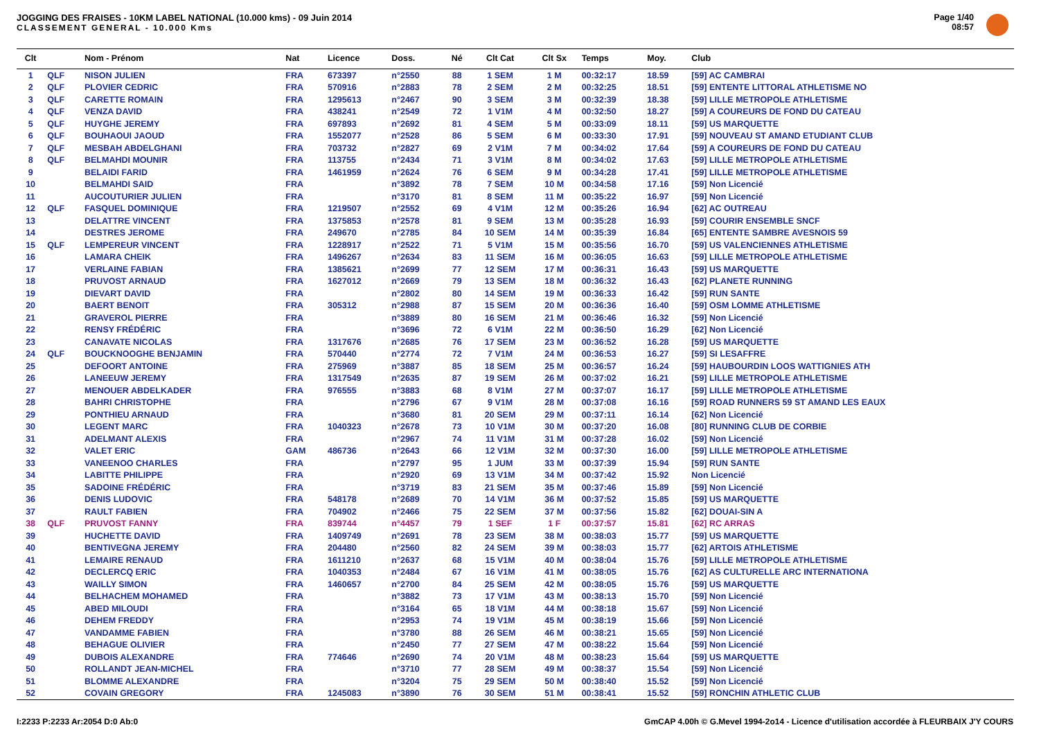JOGGING DES FRAISES - 10KM LABEL NATIONAL (10.000 kms) - 09 Juin 2014
CLASSEMENT GENERAL - 10.000 Kms
Page 1/40
08:57
| Clt | | Nom - Prénom | Nat | Licence | Doss. | Né | Clt Cat | Clt Sx | Temps | Moy. | Club |
| --- | --- | --- | --- | --- | --- | --- | --- | --- | --- | --- | --- |
| 1 | QLF | NISON JULIEN | FRA | 673397 | n°2550 | 88 | 1 SEM | 1 M | 00:32:17 | 18.59 | [59] AC CAMBRAI |
| 2 | QLF | PLOVIER CEDRIC | FRA | 570916 | n°2883 | 78 | 2 SEM | 2 M | 00:32:25 | 18.51 | [59] ENTENTE LITTORAL ATHLETISME NO |
| 3 | QLF | CARETTE ROMAIN | FRA | 1295613 | n°2467 | 90 | 3 SEM | 3 M | 00:32:39 | 18.38 | [59] LILLE METROPOLE ATHLETISME |
| 4 | QLF | VENZA DAVID | FRA | 438241 | n°2549 | 72 | 1 V1M | 4 M | 00:32:50 | 18.27 | [59] A COUREURS DE FOND DU CATEAU |
| 5 | QLF | HUYGHE JEREMY | FRA | 697893 | n°2692 | 81 | 4 SEM | 5 M | 00:33:09 | 18.11 | [59] US MARQUETTE |
| 6 | QLF | BOUHAOUI JAOUD | FRA | 1552077 | n°2528 | 86 | 5 SEM | 6 M | 00:33:30 | 17.91 | [59] NOUVEAU ST AMAND ETUDIANT CLUB |
| 7 | QLF | MESBAH ABDELGHANI | FRA | 703732 | n°2827 | 69 | 2 V1M | 7 M | 00:34:02 | 17.64 | [59] A COUREURS DE FOND DU CATEAU |
| 8 | QLF | BELMAHDI MOUNIR | FRA | 113755 | n°2434 | 71 | 3 V1M | 8 M | 00:34:02 | 17.63 | [59] LILLE METROPOLE ATHLETISME |
| 9 | | BELAIDI FARID | FRA | 1461959 | n°2624 | 76 | 6 SEM | 9 M | 00:34:28 | 17.41 | [59] LILLE METROPOLE ATHLETISME |
| 10 | | BELMAHDI SAID | FRA | | n°3892 | 78 | 7 SEM | 10 M | 00:34:58 | 17.16 | [59] Non Licencié |
| 11 | | AUCOUTURIER JULIEN | FRA | | n°3170 | 81 | 8 SEM | 11 M | 00:35:22 | 16.97 | [59] Non Licencié |
| 12 | QLF | FASQUEL DOMINIQUE | FRA | 1219507 | n°2552 | 69 | 4 V1M | 12 M | 00:35:26 | 16.94 | [62] AC OUTREAU |
| 13 | | DELATTRE VINCENT | FRA | 1375853 | n°2578 | 81 | 9 SEM | 13 M | 00:35:28 | 16.93 | [59] COURIR ENSEMBLE SNCF |
| 14 | | DESTRES JEROME | FRA | 249670 | n°2785 | 84 | 10 SEM | 14 M | 00:35:39 | 16.84 | [65] ENTENTE SAMBRE AVESNOIS 59 |
| 15 | QLF | LEMPEREUR VINCENT | FRA | 1228917 | n°2522 | 71 | 5 V1M | 15 M | 00:35:56 | 16.70 | [59] US VALENCIENNES ATHLETISME |
| 16 | | LAMARA CHEIK | FRA | 1496267 | n°2634 | 83 | 11 SEM | 16 M | 00:36:05 | 16.63 | [59] LILLE METROPOLE ATHLETISME |
| 17 | | VERLAINE FABIAN | FRA | 1385621 | n°2699 | 77 | 12 SEM | 17 M | 00:36:31 | 16.43 | [59] US MARQUETTE |
| 18 | | PRUVOST ARNAUD | FRA | 1627012 | n°2669 | 79 | 13 SEM | 18 M | 00:36:32 | 16.43 | [62] PLANETE RUNNING |
| 19 | | DIEVART DAVID | FRA | | n°2802 | 80 | 14 SEM | 19 M | 00:36:33 | 16.42 | [59] RUN SANTE |
| 20 | | BAERT BENOIT | FRA | 305312 | n°2988 | 87 | 15 SEM | 20 M | 00:36:36 | 16.40 | [59] OSM LOMME ATHLETISME |
| 21 | | GRAVEROL PIERRE | FRA | | n°3889 | 80 | 16 SEM | 21 M | 00:36:46 | 16.32 | [59] Non Licencié |
| 22 | | RENSY FRÉDÉRIC | FRA | | n°3696 | 72 | 6 V1M | 22 M | 00:36:50 | 16.29 | [62] Non Licencié |
| 23 | | CANAVATE NICOLAS | FRA | 1317676 | n°2685 | 76 | 17 SEM | 23 M | 00:36:52 | 16.28 | [59] US MARQUETTE |
| 24 | QLF | BOUCKNOOGHE BENJAMIN | FRA | 570440 | n°2774 | 72 | 7 V1M | 24 M | 00:36:53 | 16.27 | [59] SI LESAFFRE |
| 25 | | DEFOORT ANTOINE | FRA | 275969 | n°3887 | 85 | 18 SEM | 25 M | 00:36:57 | 16.24 | [59] HAUBOURDIN LOOS WATTIGNIES ATH |
| 26 | | LANEEUW JEREMY | FRA | 1317549 | n°2635 | 87 | 19 SEM | 26 M | 00:37:02 | 16.21 | [59] LILLE METROPOLE ATHLETISME |
| 27 | | MENOUER ABDELKADER | FRA | 976555 | n°3883 | 68 | 8 V1M | 27 M | 00:37:07 | 16.17 | [59] LILLE METROPOLE ATHLETISME |
| 28 | | BAHRI CHRISTOPHE | FRA | | n°2796 | 67 | 9 V1M | 28 M | 00:37:08 | 16.16 | [59] ROAD RUNNERS 59 ST AMAND LES EAUX |
| 29 | | PONTHIEU ARNAUD | FRA | | n°3680 | 81 | 20 SEM | 29 M | 00:37:11 | 16.14 | [62] Non Licencié |
| 30 | | LEGENT MARC | FRA | 1040323 | n°2678 | 73 | 10 V1M | 30 M | 00:37:20 | 16.08 | [80] RUNNING CLUB DE CORBIE |
| 31 | | ADELMANT ALEXIS | FRA | | n°2967 | 74 | 11 V1M | 31 M | 00:37:28 | 16.02 | [59] Non Licencié |
| 32 | | VALET ERIC | GAM | 486736 | n°2643 | 66 | 12 V1M | 32 M | 00:37:30 | 16.00 | [59] LILLE METROPOLE ATHLETISME |
| 33 | | VANEENOO CHARLES | FRA | | n°2797 | 95 | 1 JUM | 33 M | 00:37:39 | 15.94 | [59] RUN SANTE |
| 34 | | LABITTE PHILIPPE | FRA | | n°2920 | 69 | 13 V1M | 34 M | 00:37:42 | 15.92 | Non Licencié |
| 35 | | SADOINE FRÉDÉRIC | FRA | | n°3719 | 83 | 21 SEM | 35 M | 00:37:46 | 15.89 | [59] Non Licencié |
| 36 | | DENIS LUDOVIC | FRA | 548178 | n°2689 | 70 | 14 V1M | 36 M | 00:37:52 | 15.85 | [59] US MARQUETTE |
| 37 | | RAULT FABIEN | FRA | 704902 | n°2466 | 75 | 22 SEM | 37 M | 00:37:56 | 15.82 | [62] DOUAI-SIN A |
| 38 | QLF | PRUVOST FANNY | FRA | 839744 | n°4457 | 79 | 1 SEF | 1 F | 00:37:57 | 15.81 | [62] RC ARRAS |
| 39 | | HUCHETTE DAVID | FRA | 1409749 | n°2691 | 78 | 23 SEM | 38 M | 00:38:03 | 15.77 | [59] US MARQUETTE |
| 40 | | BENTIVEGNA JEREMY | FRA | 204480 | n°2560 | 82 | 24 SEM | 39 M | 00:38:03 | 15.77 | [62] ARTOIS ATHLETISME |
| 41 | | LEMAIRE RENAUD | FRA | 1611210 | n°2637 | 68 | 15 V1M | 40 M | 00:38:04 | 15.76 | [59] LILLE METROPOLE ATHLETISME |
| 42 | | DECLERCQ ERIC | FRA | 1040353 | n°2484 | 67 | 16 V1M | 41 M | 00:38:05 | 15.76 | [62] AS CULTURELLE ARC INTERNATIONA |
| 43 | | WAILLY SIMON | FRA | 1460657 | n°2700 | 84 | 25 SEM | 42 M | 00:38:05 | 15.76 | [59] US MARQUETTE |
| 44 | | BELHACHEM MOHAMED | FRA | | n°3882 | 73 | 17 V1M | 43 M | 00:38:13 | 15.70 | [59] Non Licencié |
| 45 | | ABED MILOUDI | FRA | | n°3164 | 65 | 18 V1M | 44 M | 00:38:18 | 15.67 | [59] Non Licencié |
| 46 | | DEHEM FREDDY | FRA | | n°2953 | 74 | 19 V1M | 45 M | 00:38:19 | 15.66 | [59] Non Licencié |
| 47 | | VANDAMME FABIEN | FRA | | n°3780 | 88 | 26 SEM | 46 M | 00:38:21 | 15.65 | [59] Non Licencié |
| 48 | | BEHAGUE OLIVIER | FRA | | n°2450 | 77 | 27 SEM | 47 M | 00:38:22 | 15.64 | [59] Non Licencié |
| 49 | | DUBOIS ALEXANDRE | FRA | 774646 | n°2690 | 74 | 20 V1M | 48 M | 00:38:23 | 15.64 | [59] US MARQUETTE |
| 50 | | ROLLANDT JEAN-MICHEL | FRA | | n°3710 | 77 | 28 SEM | 49 M | 00:38:37 | 15.54 | [59] Non Licencié |
| 51 | | BLOMME ALEXANDRE | FRA | | n°3204 | 75 | 29 SEM | 50 M | 00:38:40 | 15.52 | [59] Non Licencié |
| 52 | | COVAIN GREGORY | FRA | 1245083 | n°3890 | 76 | 30 SEM | 51 M | 00:38:41 | 15.52 | [59] RONCHIN ATHLETIC CLUB |
I:2233 P:2233 Ar:2054 D:0 Ab:0 GmCAP 4.00h © G.Mevel 1994-2o14 - Licence d'utilisation accordée à FLEURBAIX J'Y COURS